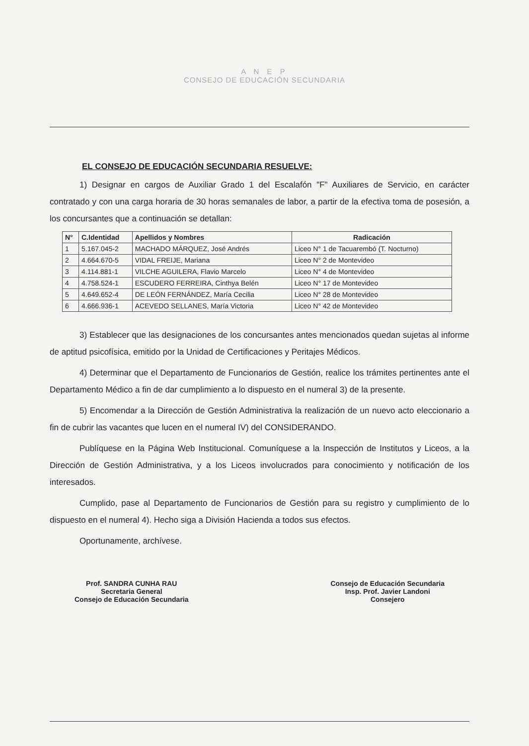A N E P
CONSEJO DE EDUCACIÓN SECUNDARIA
EL CONSEJO DE EDUCACIÓN SECUNDARIA RESUELVE:
1) Designar en cargos de Auxiliar Grado 1 del Escalafón "F" Auxiliares de Servicio, en carácter contratado y con una carga horaria de 30 horas semanales de labor, a partir de la efectiva toma de posesión, a los concursantes que a continuación se detallan:
| N° | C.Identidad | Apellidos y Nombres | Radicación |
| --- | --- | --- | --- |
| 1 | 5.167.045-2 | MACHADO MÁRQUEZ, José Andrés | Liceo N° 1 de Tacuarembó (T. Nocturno) |
| 2 | 4.664.670-5 | VIDAL FREIJE, Mariana | Liceo N° 2 de Montevideo |
| 3 | 4.114.881-1 | VILCHE AGUILERA, Flavio Marcelo | Liceo N° 4 de Montevideo |
| 4 | 4.758.524-1 | ESCUDERO FERREIRA, Cinthya Belén | Liceo N° 17 de Montevideo |
| 5 | 4.649.652-4 | DE LEÓN FERNÁNDEZ, María Cecilia | Liceo N° 28 de Montevideo |
| 6 | 4.666.936-1 | ACEVEDO SELLANES, María Victoria | Liceo N° 42 de Montevideo |
3) Establecer que las designaciones de los concursantes antes mencionados quedan sujetas al informe de aptitud psicofísica, emitido por la Unidad de Certificaciones y Peritajes Médicos.
4) Determinar que el Departamento de Funcionarios de Gestión, realice los trámites pertinentes ante el Departamento Médico a fin de dar cumplimiento a lo dispuesto en el numeral 3) de la presente.
5) Encomendar a la Dirección de Gestión Administrativa la realización de un nuevo acto eleccionario a fin de cubrir las vacantes que lucen en el numeral IV) del CONSIDERANDO.
Publíquese en la Página Web Institucional. Comuníquese a la Inspección de Institutos y Liceos, a la Dirección de Gestión Administrativa, y a los Liceos involucrados para conocimiento y notificación de los interesados.
Cumplido, pase al Departamento de Funcionarios de Gestión para su registro y cumplimiento de lo dispuesto en el numeral 4). Hecho siga a División Hacienda a todos sus efectos.
Oportunamente, archívese.
Prof. SANDRA CUNHA RAU
Secretaria General
Consejo de Educación Secundaria
Consejo de Educación Secundaria
Insp. Prof. Javier Landoni
Consejero